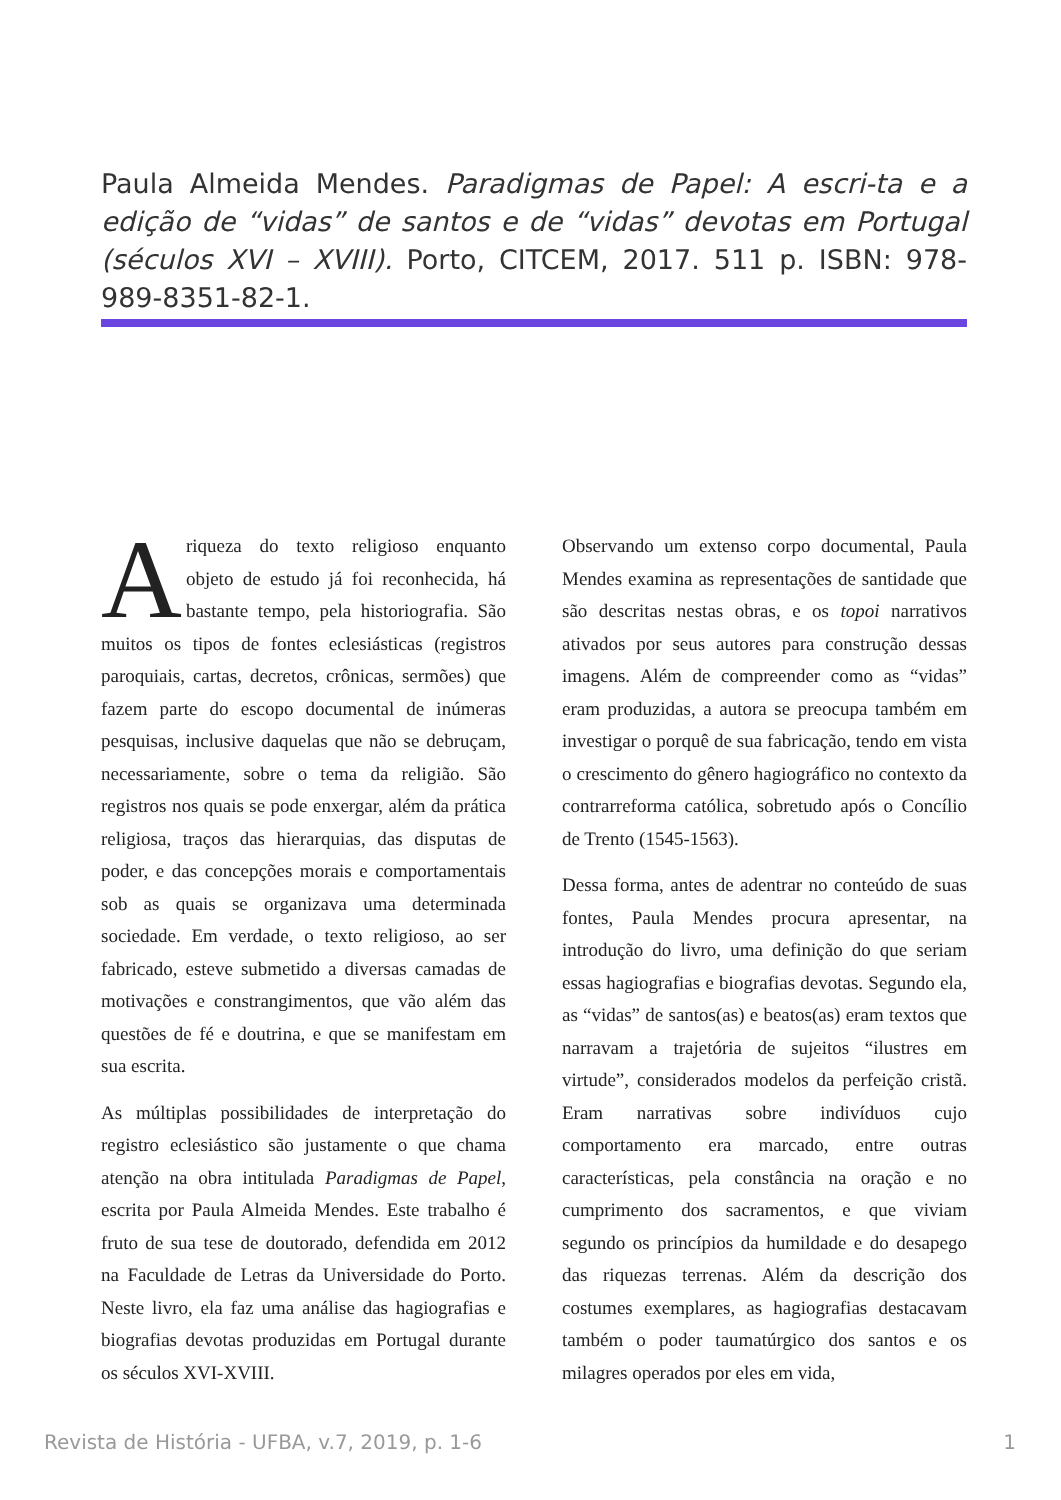Paula Almeida Mendes. Paradigmas de Papel: A escri-ta e a edição de “vidas” de santos e de “vidas” devotas em Portugal (séculos XVI – XVIII). Porto, CITCEM, 2017. 511 p. ISBN: 978-989-8351-82-1.
A riqueza do texto religioso enquanto objeto de estudo já foi reconhecida, há bastante tempo, pela historiografia. São muitos os tipos de fontes eclesiásticas (registros paroquiais, cartas, decretos, crônicas, sermões) que fazem parte do escopo documental de inúmeras pesquisas, inclusive daquelas que não se debruçam, necessariamente, sobre o tema da religião. São registros nos quais se pode enxergar, além da prática religiosa, traços das hierarquias, das disputas de poder, e das concepções morais e comportamentais sob as quais se organizava uma determinada sociedade. Em verdade, o texto religioso, ao ser fabricado, esteve submetido a diversas camadas de motivações e constrangimentos, que vão além das questões de fé e doutrina, e que se manifestam em sua escrita.
As múltiplas possibilidades de interpretação do registro eclesiástico são justamente o que chama atenção na obra intitulada Paradigmas de Papel, escrita por Paula Almeida Mendes. Este trabalho é fruto de sua tese de doutorado, defendida em 2012 na Faculdade de Letras da Universidade do Porto. Neste livro, ela faz uma análise das hagiografias e biografias devotas produzidas em Portugal durante os séculos XVI-XVIII.
Observando um extenso corpo documental, Paula Mendes examina as representações de santidade que são descritas nestas obras, e os topoi narrativos ativados por seus autores para construção dessas imagens. Além de compreender como as “vidas” eram produzidas, a autora se preocupa também em investigar o porquê de sua fabricação, tendo em vista o crescimento do gênero hagiográfico no contexto da contrarreforma católica, sobretudo após o Concílio de Trento (1545-1563).
Dessa forma, antes de adentrar no conteúdo de suas fontes, Paula Mendes procura apresentar, na introdução do livro, uma definição do que seriam essas hagiografias e biografias devotas. Segundo ela, as “vidas” de santos(as) e beatos(as) eram textos que narravam a trajetória de sujeitos “ilustres em virtude”, considerados modelos da perfeição cristã. Eram narrativas sobre indivíduos cujo comportamento era marcado, entre outras características, pela constância na oração e no cumprimento dos sacramentos, e que viviam segundo os princípios da humildade e do desapego das riquezas terrenas. Além da descrição dos costumes exemplares, as hagiografias destacavam também o poder taumatúrgico dos santos e os milagres operados por eles em vida,
Revista de História - UFBA, v.7, 2019, p. 1-6 1